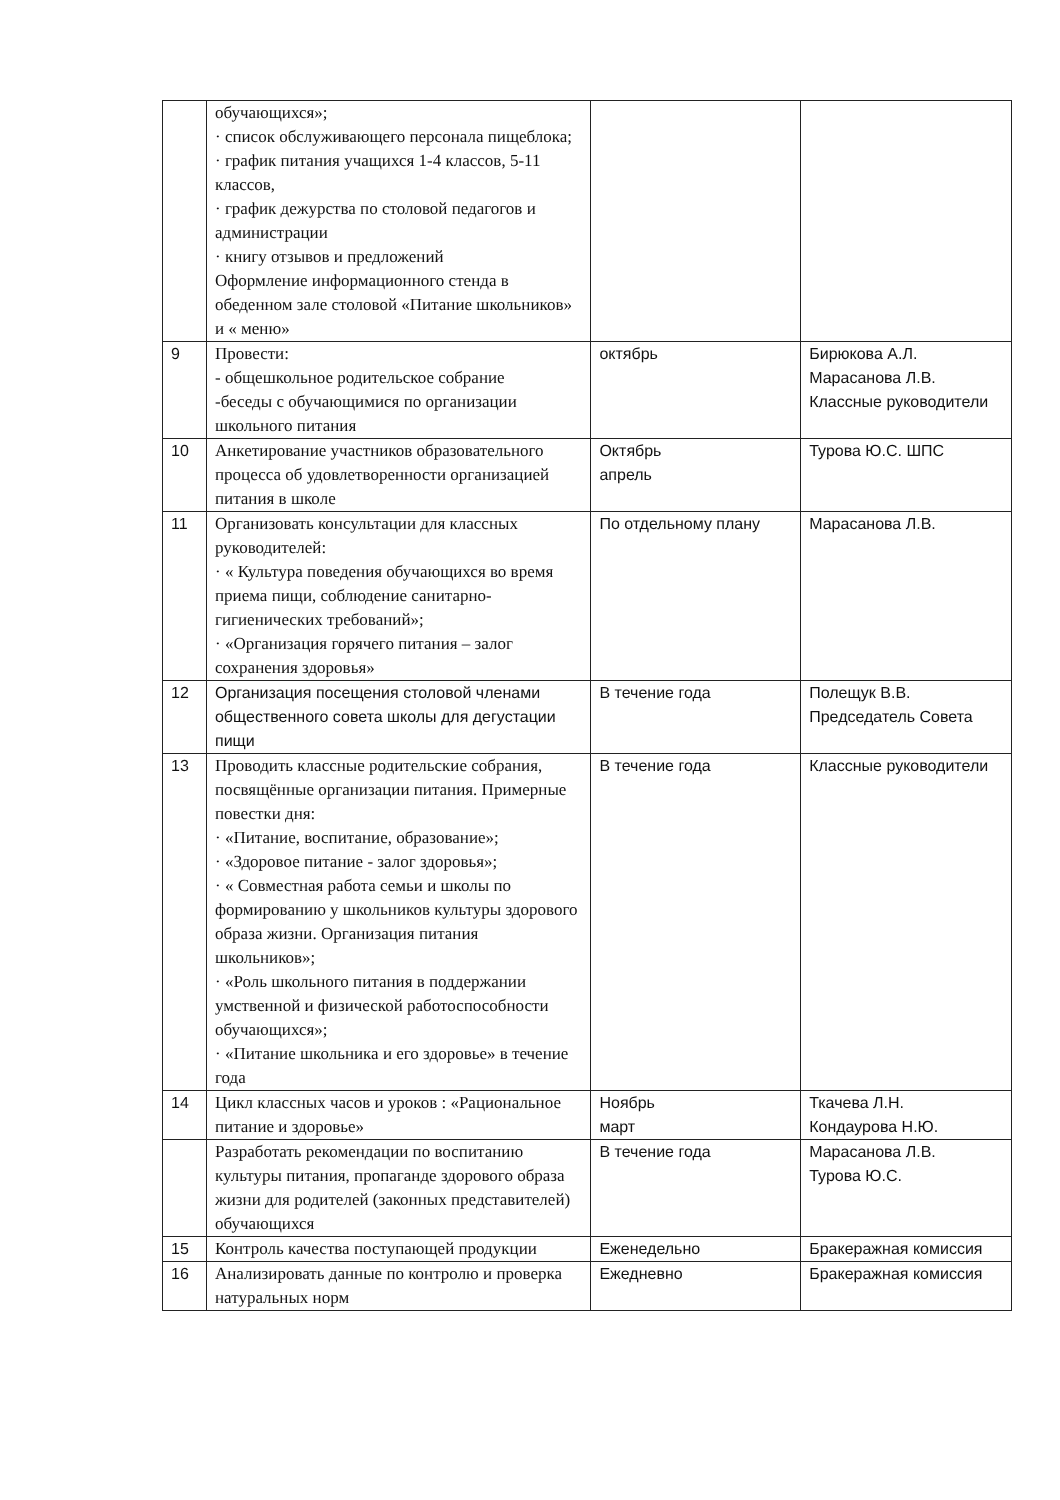| | обучающихся»; · список обслуживающего персонала пищеблока; · график питания учащихся 1-4 классов, 5-11 классов, · график дежурства по столовой педагогов и администрации · книгу отзывов и предложений Оформление информационного стенда в обеденном зале столовой «Питание школьников» и « меню» | | |
| 9 | Провести: - общешкольное родительское собрание -беседы с обучающимися по организации школьного питания | октябрь | Бирюкова А.Л. Марасанова Л.В. Классные руководители |
| 10 | Анкетирование участников образовательного процесса об удовлетворенности организацией питания в школе | Октябрь апрель | Турова Ю.С. ШПС |
| 11 | Организовать консультации для классных руководителей: · « Культура поведения обучающихся во время приема пищи, соблюдение санитарно-гигиенических требований»; · «Организация горячего питания – залог сохранения здоровья» | По отдельному плану | Марасанова Л.В. |
| 12 | Организация посещения столовой членами общественного совета школы для дегустации пищи | В течение года | Полещук В.В. Председатель Совета |
| 13 | Проводить классные родительские собрания, посвящённые организации питания. Примерные повестки дня: · «Питание, воспитание, образование»; · «Здоровое питание - залог здоровья»; · « Совместная работа семьи и школы по формированию у школьников культуры здорового образа жизни. Организация питания школьников»; · «Роль школьного питания в поддержании умственной и физической работоспособности обучающихся»; · «Питание школьника и его здоровье» в течение года | В течение года | Классные руководители |
| 14 | Цикл классных часов и уроков : «Рациональное питание и здоровье» | Ноябрь март | Ткачева Л.Н. Кондаурова Н.Ю. |
| | Разработать рекомендации по воспитанию культуры питания, пропаганде здорового образа жизни для родителей (законных представителей) обучающихся | В течение года | Марасанова Л.В. Турова Ю.С. |
| 15 | Контроль качества поступающей продукции | Еженедельно | Бракеражная комиссия |
| 16 | Анализировать данные по контролю и проверка натуральных норм | Ежедневно | Бракеражная комиссия |